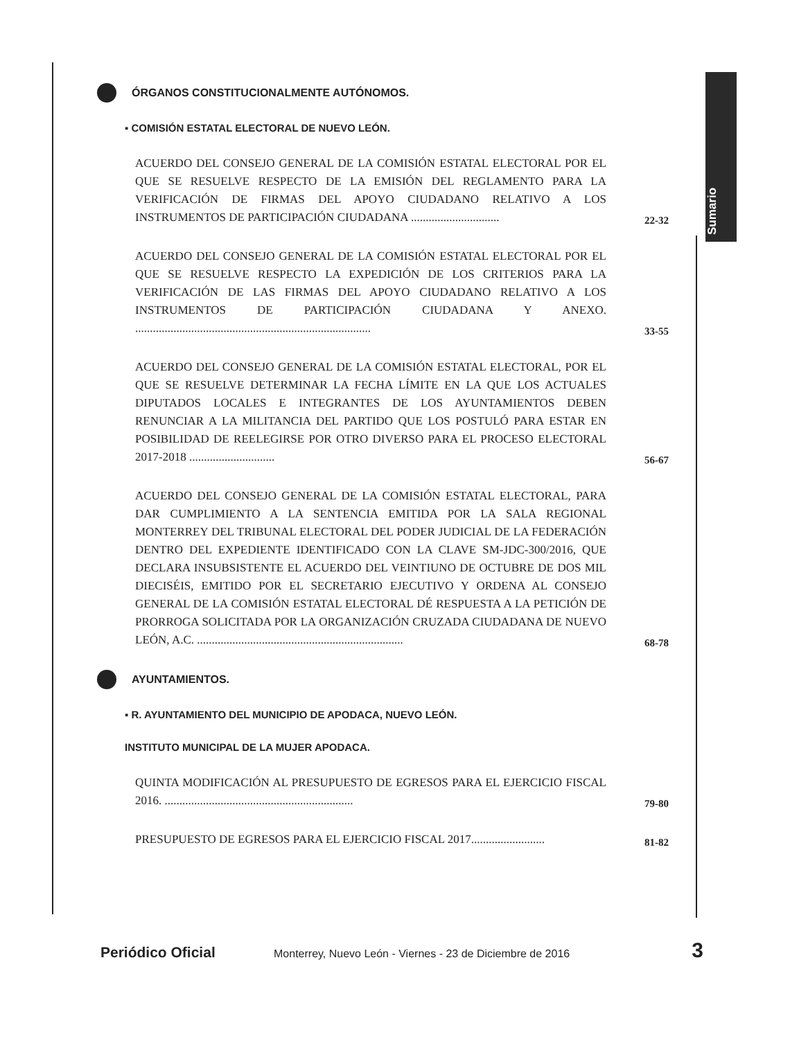Sumario
ÓRGANOS CONSTITUCIONALMENTE AUTÓNOMOS.
▪ COMISIÓN ESTATAL ELECTORAL DE NUEVO LEÓN.
ACUERDO DEL CONSEJO GENERAL DE LA COMISIÓN ESTATAL ELECTORAL POR EL QUE SE RESUELVE RESPECTO DE LA EMISIÓN DEL REGLAMENTO PARA LA VERIFICACIÓN DE FIRMAS DEL APOYO CIUDADANO RELATIVO A LOS INSTRUMENTOS DE PARTICIPACIÓN CIUDADANA ..............................
22-32
ACUERDO DEL CONSEJO GENERAL DE LA COMISIÓN ESTATAL ELECTORAL POR EL QUE SE RESUELVE RESPECTO LA EXPEDICIÓN DE LOS CRITERIOS PARA LA VERIFICACIÓN DE LAS FIRMAS DEL APOYO CIUDADANO RELATIVO A LOS INSTRUMENTOS DE PARTICIPACIÓN CIUDADANA Y ANEXO. ................................................................................
33-55
ACUERDO DEL CONSEJO GENERAL DE LA COMISIÓN ESTATAL ELECTORAL, POR EL QUE SE RESUELVE DETERMINAR LA FECHA LÍMITE EN LA QUE LOS ACTUALES DIPUTADOS LOCALES E INTEGRANTES DE LOS AYUNTAMIENTOS DEBEN RENUNCIAR A LA MILITANCIA DEL PARTIDO QUE LOS POSTULÓ PARA ESTAR EN POSIBILIDAD DE REELEGIRSE POR OTRO DIVERSO PARA EL PROCESO ELECTORAL 2017-2018 .............................
56-67
ACUERDO DEL CONSEJO GENERAL DE LA COMISIÓN ESTATAL ELECTORAL, PARA DAR CUMPLIMIENTO A LA SENTENCIA EMITIDA POR LA SALA REGIONAL MONTERREY DEL TRIBUNAL ELECTORAL DEL PODER JUDICIAL DE LA FEDERACIÓN DENTRO DEL EXPEDIENTE IDENTIFICADO CON LA CLAVE SM-JDC-300/2016, QUE DECLARA INSUBSISTENTE EL ACUERDO DEL VEINTIUNO DE OCTUBRE DE DOS MIL DIECISÉIS, EMITIDO POR EL SECRETARIO EJECUTIVO Y ORDENA AL CONSEJO GENERAL DE LA COMISIÓN ESTATAL ELECTORAL DÉ RESPUESTA A LA PETICIÓN DE PRORROGA SOLICITADA POR LA ORGANIZACIÓN CRUZADA CIUDADANA DE NUEVO LEÓN, A.C. ......................................................................
68-78
AYUNTAMIENTOS.
▪ R. AYUNTAMIENTO DEL MUNICIPIO DE APODACA, NUEVO LEÓN.
INSTITUTO MUNICIPAL DE LA MUJER APODACA.
QUINTA MODIFICACIÓN AL PRESUPUESTO DE EGRESOS PARA EL EJERCICIO FISCAL 2016. ................................................................
79-80
PRESUPUESTO DE EGRESOS PARA EL EJERCICIO FISCAL 2017.........................
81-82
Periódico Oficial Monterrey, Nuevo León - Viernes - 23 de Diciembre de 2016 3